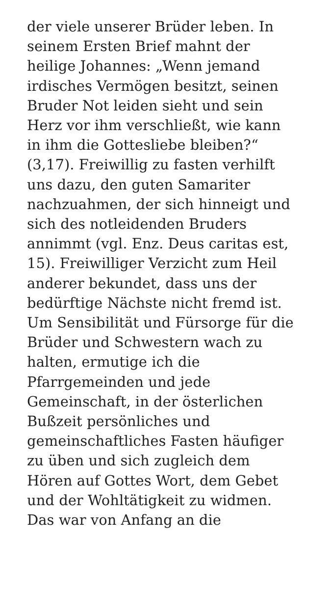der viele unserer Brüder leben. In
seinem Ersten Brief mahnt der
heilige Johannes: „Wenn jemand
irdisches Vermögen besitzt, seinen
Bruder Not leiden sieht und sein
Herz vor ihm verschließt, wie kann
in ihm die Gottesliebe bleiben?“
(3,17). Freiwillig zu fasten verhilft
uns dazu, den guten Samariter
nachzuahmen, der sich hinneigt und
sich des notleidenden Bruders
annimmt (vgl. Enz. Deus caritas est,
15). Freiwilliger Verzicht zum Heil
anderer bekundet, dass uns der
bedürftige Nächste nicht fremd ist.
Um Sensibilität und Fürsorge für die
Brüder und Schwestern wach zu
halten, ermutige ich die
Pfarrgemeinden und jede
Gemeinschaft, in der österlichen
Bußzeit persönliches und
gemeinschaftliches Fasten häufiger
zu üben und sich zugleich dem
Hören auf Gottes Wort, dem Gebet
und der Wohltätigkeit zu widmen.
Das war von Anfang an die